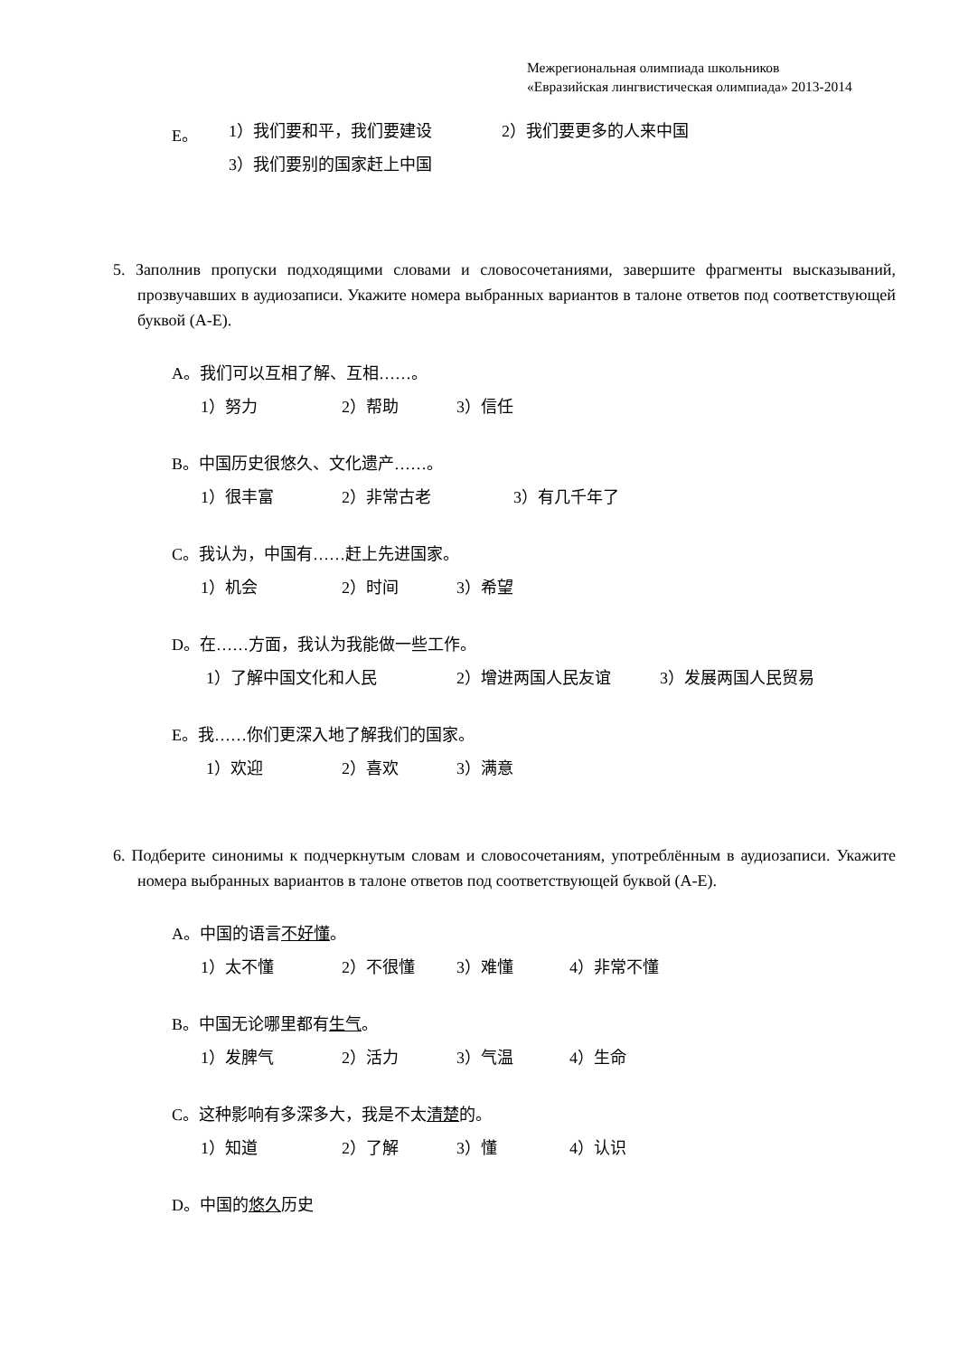Межрегиональная олимпиада школьников
«Евразийская лингвистическая олимпиада» 2013-2014
E。 1）我们要和平，我们要建设 2）我们要更多的人来中国
3）我们要别的国家赶上中国
5. Заполнив пропуски подходящими словами и словосочетаниями, завершите фрагменты высказываний, прозвучавших в аудиозаписи. Укажите номера выбранных вариантов в талоне ответов под соответствующей буквой (A-E).
A。我们可以互相了解、互相……。 1）努力 2）帮助 3）信任
B。中国历史很悠久、文化遗产……。 1）很丰富 2）非常古老 3）有几千年了
C。我认为，中国有……赶上先进国家。 1）机会 2）时间 3）希望
D。在……方面，我认为我能做一些工作。 1）了解中国文化和人民 2）增进两国人民友谊 3）发展两国人民贸易
E。我……你们更深入地了解我们的国家。 1）欢迎 2）喜欢 3）满意
6. Подберите синонимы к подчеркнутым словам и словосочетаниям, употреблённым в аудиозаписи. Укажите номера выбранных вариантов в талоне ответов под соответствующей буквой (A-E).
A。中国的语言不好懂。 1）太不懂 2）不很懂 3）难懂 4）非常不懂
B。中国无论哪里都有生气。 1）发脾气 2）活力 3）气温 4）生命
C。这种影响有多深多大，我是不太清楚的。 1）知道 2）了解 3）懂 4）认识
D。中国的悠久历史